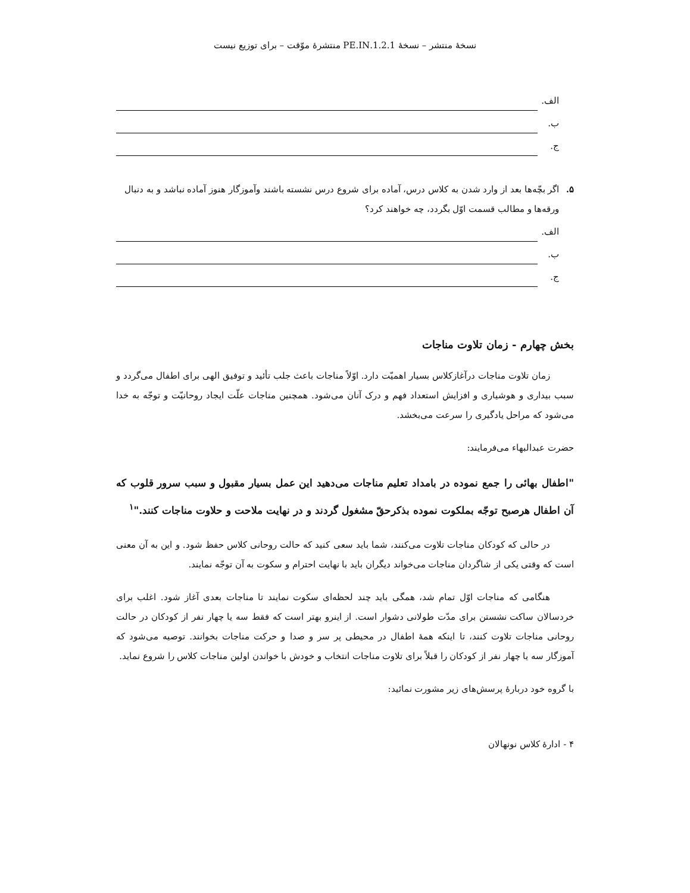نسخهٔ منتشر – نسخهٔ 1.2.1.PE.IN منتشرهٔ موّقت – برای توزیع نیست
الف.
ب.
ج.
۵. اگر بچّه‌ها بعد از وارد شدن به کلاس درس، آماده برای شروع درس نشسته باشند وآموزگار هنوز آماده نباشد و به دنبال ورقه‌ها و مطالب قسمت اوّل بگردد، چه خواهند کرد؟
الف.
ب.
ج.
بخش چهارم - زمان تلاوت مناجات
زمان تلاوت مناجات درآغازکلاس بسیار اهمیّت دارد. اوّلاً مناجات باعث جلب تأئید و توفیق الهی برای اطفال می‌گردد و سبب بیداری و هوشیاری و افزایش استعداد فهم و درک آنان می‌شود. همچنین مناجات علّت ایجاد روحانیّت و توجّه به خدا می‌شود که مراحل یادگیری را سرعت می‌بخشد.
حضرت عبدالبهاء می‌فرمایند:
"اطفال بهائی را جمع نموده در بامداد تعلیم مناجات می‌دهید این عمل بسیار مقبول و سبب سرور قلوب که آن اطفال هرصبح توجّه بملکوت نموده بذکرحقّ مشغول گردند و در نهایت ملاحت و حلاوت مناجات کنند."<sup>۱</sup>
در حالی که کودکان مناجات تلاوت می‌کنند، شما باید سعی کنید که حالت روحانی کلاس حفظ شود. و این به آن معنی است که وقتی یکی از شاگردان مناجات می‌خواند دیگران باید با نهایت احترام و سکوت به آن توجّه نمایند.
هنگامی که مناجات اوّل تمام شد، همگی باید چند لحظه‌ای سکوت نمایند تا مناجات بعدی آغاز شود. اغلب برای خردسالان ساکت نشستن برای مدّت طولانی دشوار است. از اینرو بهتر است که فقط سه یا چهار نفر از کودکان در حالت روحانی مناجات تلاوت کنند، تا اینکه همهٔ اطفال در محیطی پر سر و صدا و حرکت مناجات بخوانند. توصیه می‌شود که آموزگار سه یا چهار نفر از کودکان را قبلاً برای تلاوت مناجات انتخاب و خودش با خواندن اولین مناجات کلاس را شروع نماید.
با گروه خود دربارهٔ پرسش‌های زیر مشورت نمائید:
۴ - ادارهٔ کلاس نونهالان